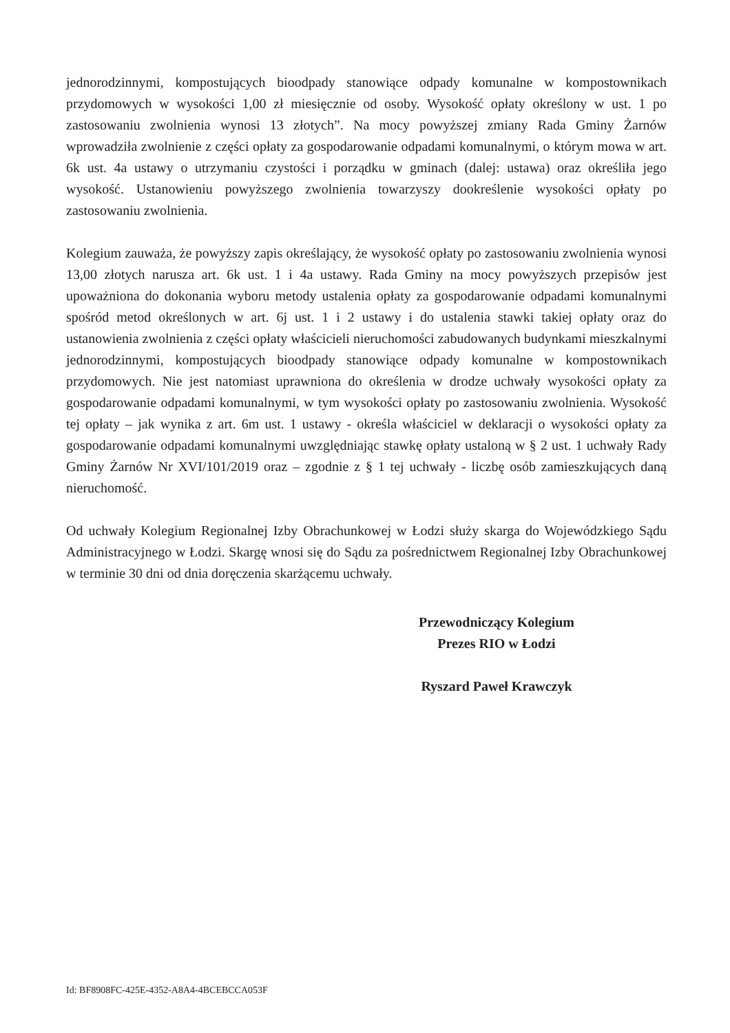jednorodzinnymi, kompostujących bioodpady stanowiące odpady komunalne w kompostownikach przydomowych w wysokości 1,00 zł miesięcznie od osoby. Wysokość opłaty określony w ust. 1 po zastosowaniu zwolnienia wynosi 13 złotych”. Na mocy powyższej zmiany Rada Gminy Żarnów wprowadziła zwolnienie z części opłaty za gospodarowanie odpadami komunalnymi, o którym mowa w art. 6k ust. 4a ustawy o utrzymaniu czystości i porządku w gminach (dalej: ustawa) oraz określiła jego wysokość. Ustanowieniu powyższego zwolnienia towarzyszy dookreślenie wysokości opłaty po zastosowaniu zwolnienia.
Kolegium zauważa, że powyższy zapis określający, że wysokość opłaty po zastosowaniu zwolnienia wynosi 13,00 złotych narusza art. 6k ust. 1 i 4a ustawy. Rada Gminy na mocy powyższych przepisów jest upoważniona do dokonania wyboru metody ustalenia opłaty za gospodarowanie odpadami komunalnymi spośród metod określonych w art. 6j ust. 1 i 2 ustawy i do ustalenia stawki takiej opłaty oraz do ustanowienia zwolnienia z części opłaty właścicieli nieruchomości zabudowanych budynkami mieszkalnymi jednorodzinnymi, kompostujących bioodpady stanowiące odpady komunalne w kompostownikach przydomowych. Nie jest natomiast uprawniona do określenia w drodze uchwały wysokości opłaty za gospodarowanie odpadami komunalnymi, w tym wysokości opłaty po zastosowaniu zwolnienia. Wysokość tej opłaty – jak wynika z art. 6m ust. 1 ustawy - określa właściciel w deklaracji o wysokości opłaty za gospodarowanie odpadami komunalnymi uwzględniając stawkę opłaty ustaloną w § 2 ust. 1 uchwały Rady Gminy Żarnów Nr XVI/101/2019 oraz – zgodnie z § 1 tej uchwały - liczbę osób zamieszkujących daną nieruchomość.
Od uchwały Kolegium Regionalnej Izby Obrachunkowej w Łodzi służy skarga do Wojewódzkiego Sądu Administracyjnego w Łodzi. Skargę wnosi się do Sądu za pośrednictwem Regionalnej Izby Obrachunkowej w terminie 30 dni od dnia doręczenia skarżącemu uchwały.
Przewodniczący Kolegium
Prezes RIO w Łodzi
Ryszard Paweł Krawczyk
Id: BF8908FC-425E-4352-A8A4-4BCEBCCA053F